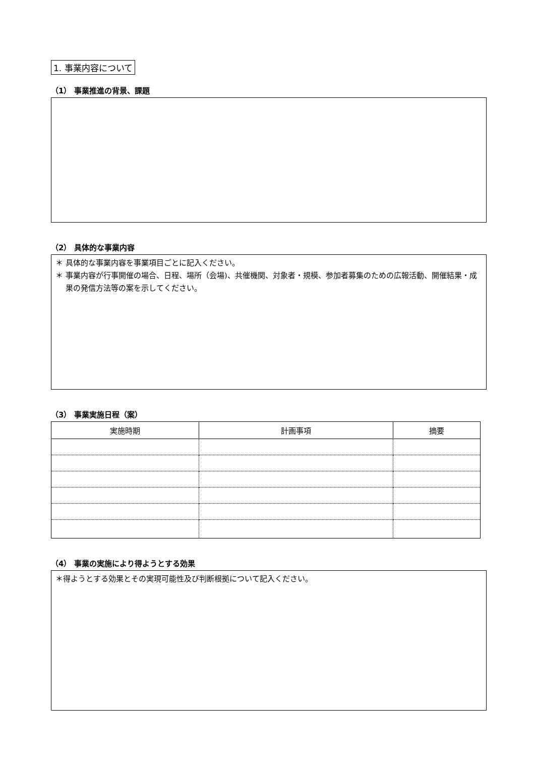1. 事業内容について
（1） 事業推進の背景、課題
（2） 具体的な事業内容
＊ 具体的な事業内容を事業項目ごとに記入ください。
＊ 事業内容が行事開催の場合、日程、場所（会場)、共催機関、対象者・規模、参加者募集のための広報活動、開催結果・成果の発信方法等の案を示してください。
（3） 事業実施日程（案）
| 実施時期 | 計画事項 | 摘要 |
| --- | --- | --- |
（4） 事業の実施により得ようとする効果
＊得ようとする効果とその実現可能性及び判断根拠について記入ください。